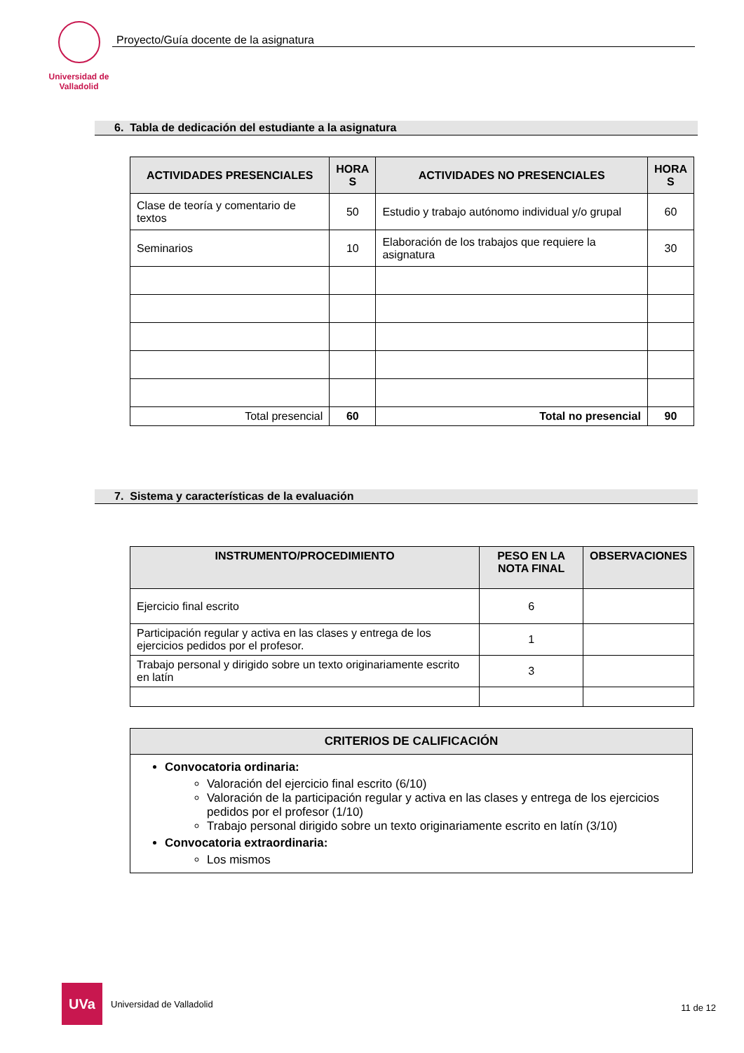Universidad de Valladolid
Proyecto/Guía docente de la asignatura
6. Tabla de dedicación del estudiante a la asignatura
| ACTIVIDADES PRESENCIALES | HORA S | ACTIVIDADES NO PRESENCIALES | HORA S |
| --- | --- | --- | --- |
| Clase de teoría y comentario de textos | 50 | Estudio y trabajo autónomo individual y/o grupal | 60 |
| Seminarios | 10 | Elaboración de los trabajos que requiere la asignatura | 30 |
| Total presencial | 60 | Total no presencial | 90 |
7. Sistema y características de la evaluación
| INSTRUMENTO/PROCEDIMIENTO | PESO EN LA NOTA FINAL | OBSERVACIONES |
| --- | --- | --- |
| Ejercicio final escrito | 6 | |
| Participación regular y activa en las clases y entrega de los ejercicios pedidos por el profesor. | 1 | |
| Trabajo personal y dirigido sobre un texto originariamente escrito en latín | 3 | |
| CRITERIOS DE CALIFICACIÓN |
| --- |
| Convocatoria ordinaria: Valoración del ejercicio final escrito (6/10) Valoración de la participación regular y activa en las clases y entrega de los ejercicios pedidos por el profesor (1/10) Trabajo personal dirigido sobre un texto originariamente escrito en latín (3/10) Convocatoria extraordinaria: Los mismos |
UVa
Universidad de Valladolid
11 de 12